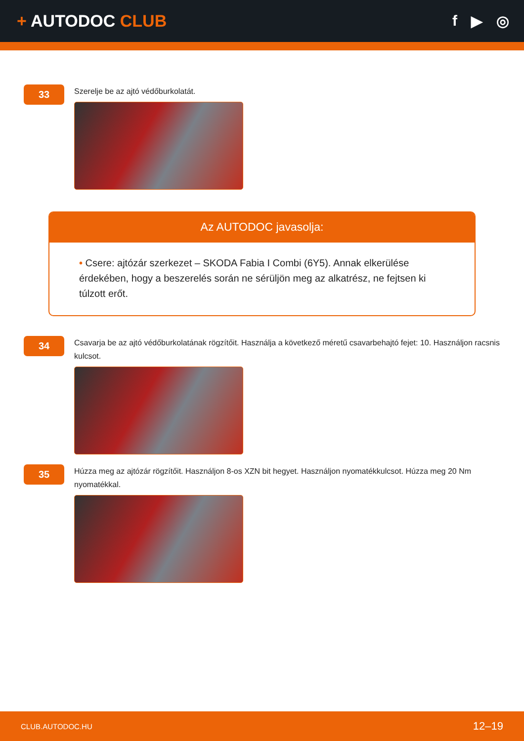+ AUTODOC CLUB f ▶ ◎
33
Szerelje be az ajtó védőburkolatát.
Az AUTODOC javasolja:
• Csere: ajtózár szerkezet – SKODA Fabia I Combi (6Y5). Annak elkerülése érdekében, hogy a beszerelés során ne sérüljön meg az alkatrész, ne fejtsen ki túlzott erőt.
34
Csavarja be az ajtó védőburkolatának rögzítőit. Használja a következő méretű csavarbehajtó fejet: 10. Használjon racsnis kulcsot.
35
Húzza meg az ajtózár rögzítőit. Használjon 8-os XZN bit hegyet. Használjon nyomatékkulcsot. Húzza meg 20 Nm nyomatékkal.
CLUB.AUTODOC.HU 12–19